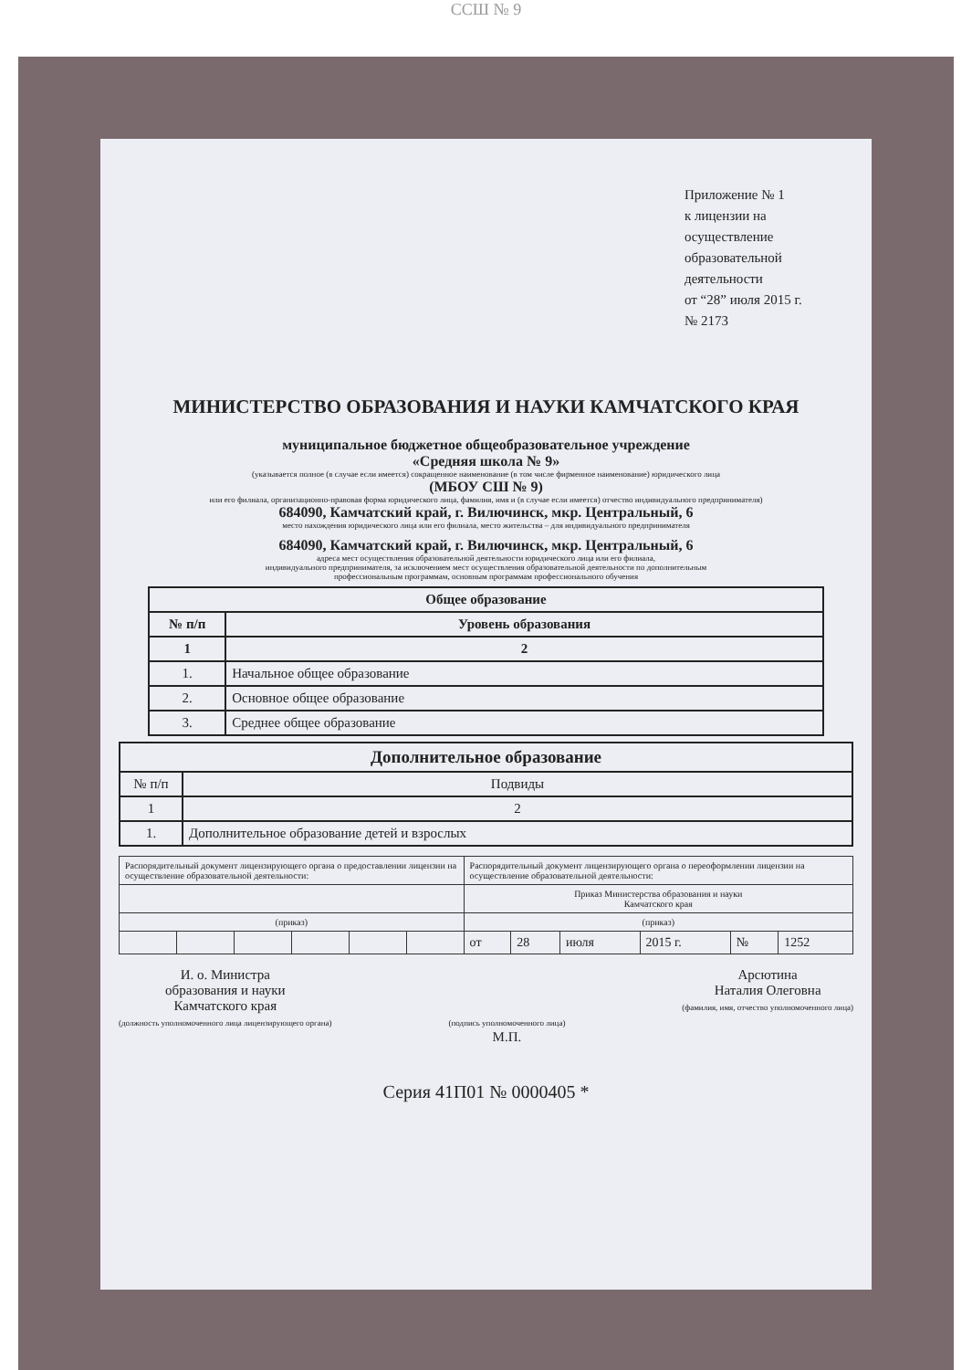ССШ № 9
Приложение № 1
к лицензии на осуществление
образовательной деятельности
от “28” июля 2015 г.
№ 2173
МИНИСТЕРСТВО ОБРАЗОВАНИЯ И НАУКИ КАМЧАТСКОГО КРАЯ
муниципальное бюджетное общеобразовательное учреждение
«Средняя школа № 9»
(указывается полное (в случае если имеется) сокращенное наименование (в том числе фирменное наименование) юридического лица
(МБОУ СШ № 9)
или его филиала, организационно-правовая форма юридического лица, фамилия, имя и (в случае если имеется) отчество индивидуального предпринимателя)
684090, Камчатский край, г. Вилючинск, мкр. Центральный, 6
место нахождения юридического лица или его филиала, место жительства – для индивидуального предпринимателя
684090, Камчатский край, г. Вилючинск, мкр. Центральный, 6
адреса мест осуществления образовательной деятельности юридического лица или его филиала,
индивидуального предпринимателя, за исключением мест осуществления образовательной деятельности по дополнительным
профессиональным программам, основным программам профессионального обучения
| Общее образование | |
| --- | --- |
| № п/п | Уровень образования |
| 1 | 2 |
| 1. | Начальное общее образование |
| 2. | Основное общее образование |
| 3. | Среднее общее образование |
| Дополнительное образование | |
| --- | --- |
| № п/п | Подвиды |
| 1 | 2 |
| 1. | Дополнительное образование детей и взрослых |
| Распорядительный документ лицензирующего органа о предоставлении лицензии на осуществление образовательной деятельности: | | | | | | Распорядительный документ лицензирующего органа о переоформлении лицензии на осуществление образовательной деятельности: | | | | | |
| | | | | | | Приказ Министерства образования и науки Камчатского края | | | | | |
| (приказ) | | | | | | (приказ) | | | | | |
| | | | | | | от | 28 | июля | 2015 г. | № | 1252 |
И. о. Министра
образования и науки
Камчатского края
(должность уполномоченного лица лицензирующего органа)
(подпись уполномоченного лица)
М.П.
Арсютина
Наталия Олеговна
(фамилия, имя, отчество уполномоченного лица)
Серия 41П01 № 0000405 *